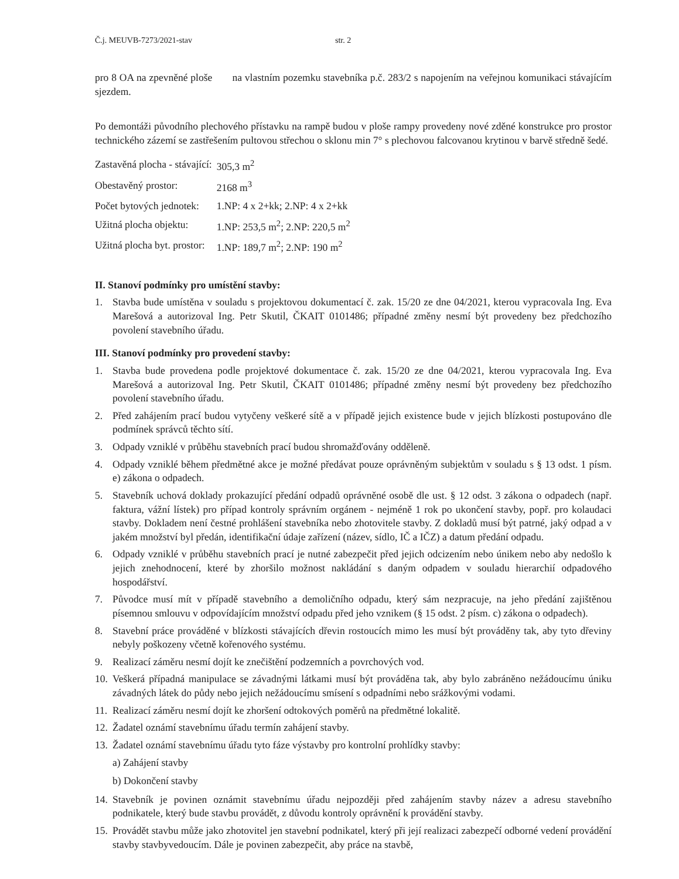Č.j. MEUVB-7273/2021-stav str. 2
pro 8 OA na zpevněné ploše na vlastním pozemku stavebníka p.č. 283/2 s napojením na veřejnou komunikaci stávajícím sjezdem.
Po demontáži původního plechového přístavku na rampě budou v ploše rampy provedeny nové zděné konstrukce pro prostor technického zázemí se zastřešením pultovou střechou o sklonu min 7° s plechovou falcovanou krytinou v barvě středně šedé.
| Zastavěná plocha - stávající: | 305,3 m<sup>2</sup> |
| Obestavěný prostor: | 2168 m<sup>3</sup> |
| Počet bytových jednotek: | 1.NP: 4 x 2+kk; 2.NP: 4 x 2+kk |
| Užitná plocha objektu: | 1.NP: 253,5 m<sup>2</sup>; 2.NP: 220,5 m<sup>2</sup> |
| Užitná plocha byt. prostor: | 1.NP: 189,7 m<sup>2</sup>; 2.NP: 190 m<sup>2</sup> |
II. Stanoví podmínky pro umístění stavby:
1. Stavba bude umístěna v souladu s projektovou dokumentací č. zak. 15/20 ze dne 04/2021, kterou vypracovala Ing. Eva Marešová a autorizoval Ing. Petr Skutil, ČKAIT 0101486; případné změny nesmí být provedeny bez předchozího povolení stavebního úřadu.
III. Stanoví podmínky pro provedení stavby:
1. Stavba bude provedena podle projektové dokumentace č. zak. 15/20 ze dne 04/2021, kterou vypracovala Ing. Eva Marešová a autorizoval Ing. Petr Skutil, ČKAIT 0101486; případné změny nesmí být provedeny bez předchozího povolení stavebního úřadu.
2. Před zahájením prací budou vytyčeny veškeré sítě a v případě jejich existence bude v jejich blízkosti postupováno dle podmínek správců těchto sítí.
3. Odpady vzniklé v průběhu stavebních prací budou shromažďovány odděleně.
4. Odpady vzniklé během předmětné akce je možné předávat pouze oprávněným subjektům v souladu s § 13 odst. 1 písm. e) zákona o odpadech.
5. Stavebník uchová doklady prokazující předání odpadů oprávněné osobě dle ust. § 12 odst. 3 zákona o odpadech (např. faktura, vážní lístek) pro případ kontroly správním orgánem - nejméně 1 rok po ukončení stavby, popř. pro kolaudaci stavby. Dokladem není čestné prohlášení stavebníka nebo zhotovitele stavby. Z dokladů musí být patrné, jaký odpad a v jakém množství byl předán, identifikační údaje zařízení (název, sídlo, IČ a IČZ) a datum předání odpadu.
6. Odpady vzniklé v průběhu stavebních prací je nutné zabezpečit před jejich odcizením nebo únikem nebo aby nedošlo k jejich znehodnocení, které by zhoršilo možnost nakládání s daným odpadem v souladu hierarchií odpadového hospodářství.
7. Původce musí mít v případě stavebního a demoličního odpadu, který sám nezpracuje, na jeho předání zajištěnou písemnou smlouvu v odpovídajícím množství odpadu před jeho vznikem (§ 15 odst. 2 písm. c) zákona o odpadech).
8. Stavební práce prováděné v blízkosti stávajících dřevin rostoucích mimo les musí být prováděny tak, aby tyto dřeviny nebyly poškozeny včetně kořenového systému.
9. Realizací záměru nesmí dojít ke znečištění podzemních a povrchových vod.
10. Veškerá případná manipulace se závadnými látkami musí být prováděna tak, aby bylo zabráněno nežádoucímu úniku závadných látek do půdy nebo jejich nežádoucímu smísení s odpadními nebo srážkovými vodami.
11. Realizací záměru nesmí dojít ke zhoršení odtokových poměrů na předmětné lokalitě.
12. Žadatel oznámí stavebnímu úřadu termín zahájení stavby.
13. Žadatel oznámí stavebnímu úřadu tyto fáze výstavby pro kontrolní prohlídky stavby:
a) Zahájení stavby
b) Dokončení stavby
14. Stavebník je povinen oznámit stavebnímu úřadu nejpozději před zahájením stavby název a adresu stavebního podnikatele, který bude stavbu provádět, z důvodu kontroly oprávnění k provádění stavby.
15. Provádět stavbu může jako zhotovitel jen stavební podnikatel, který při její realizaci zabezpečí odborné vedení provádění stavby stavbyvedoucím. Dále je povinen zabezpečit, aby práce na stavbě,